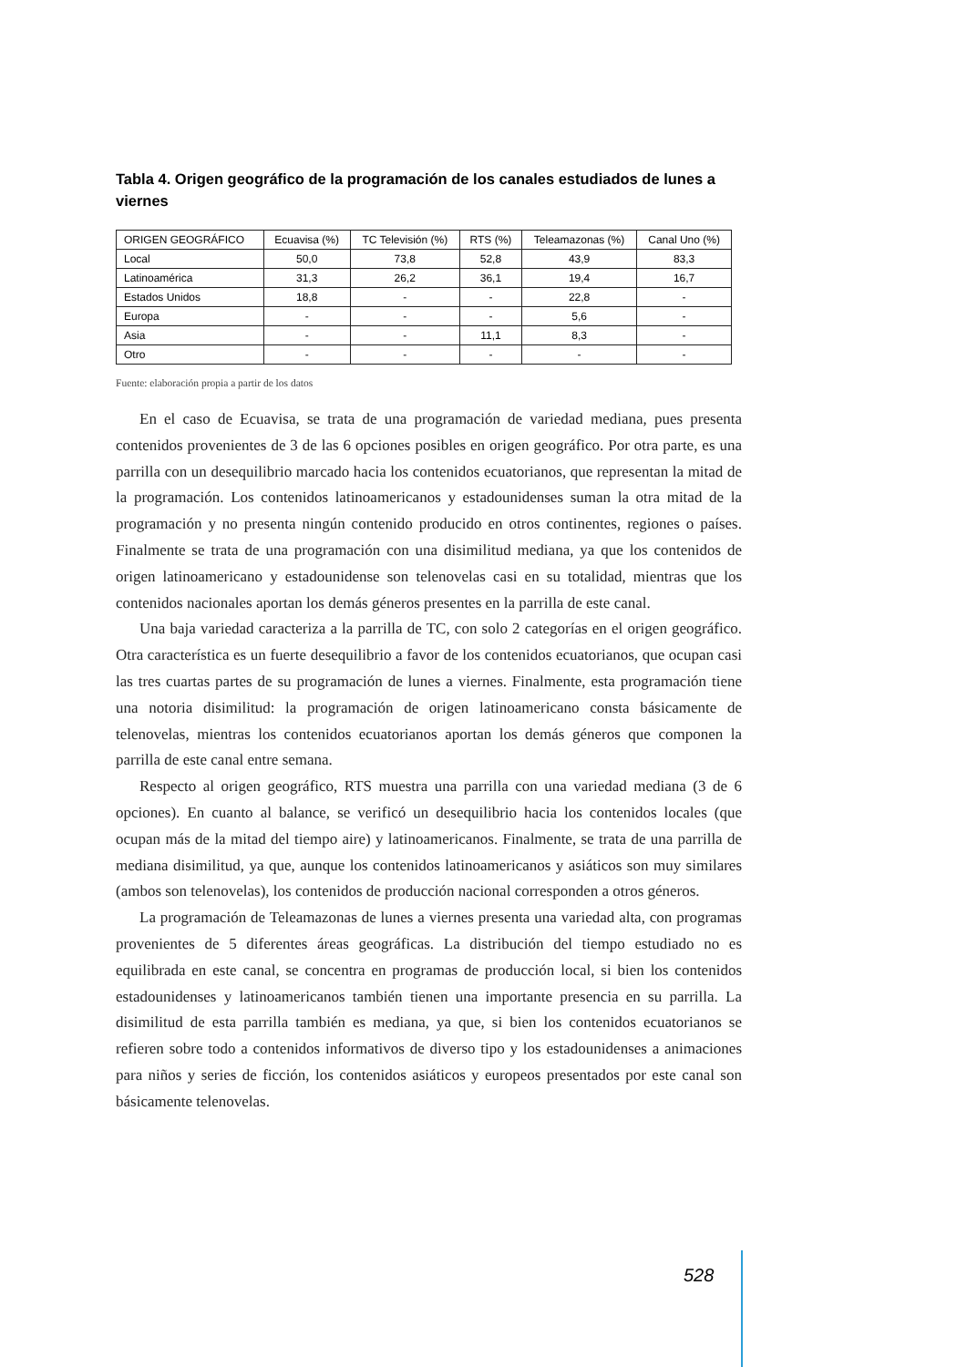Tabla 4. Origen geográfico de la programación de los canales estudiados de lunes a viernes
| ORIGEN GEOGRÁFICO | Ecuavisa (%) | TC Televisión (%) | RTS (%) | Teleamazonas (%) | Canal Uno (%) |
| --- | --- | --- | --- | --- | --- |
| Local | 50,0 | 73,8 | 52,8 | 43,9 | 83,3 |
| Latinoamérica | 31,3 | 26,2 | 36,1 | 19,4 | 16,7 |
| Estados Unidos | 18,8 | - | - | 22,8 | - |
| Europa | - | - | - | 5,6 | - |
| Asia | - | - | 11,1 | 8,3 | - |
| Otro | - | - | - | - | - |
Fuente: elaboración propia a partir de los datos
En el caso de Ecuavisa, se trata de una programación de variedad mediana, pues presenta contenidos provenientes de 3 de las 6 opciones posibles en origen geográfico. Por otra parte, es una parrilla con un desequilibrio marcado hacia los contenidos ecuatorianos, que representan la mitad de la programación. Los contenidos latinoamericanos y estadounidenses suman la otra mitad de la programación y no presenta ningún contenido producido en otros continentes, regiones o países. Finalmente se trata de una programación con una disimilitud mediana, ya que los contenidos de origen latinoamericano y estadounidense son telenovelas casi en su totalidad, mientras que los contenidos nacionales aportan los demás géneros presentes en la parrilla de este canal.
Una baja variedad caracteriza a la parrilla de TC, con solo 2 categorías en el origen geográfico. Otra característica es un fuerte desequilibrio a favor de los contenidos ecuatorianos, que ocupan casi las tres cuartas partes de su programación de lunes a viernes. Finalmente, esta programación tiene una notoria disimilitud: la programación de origen latinoamericano consta básicamente de telenovelas, mientras los contenidos ecuatorianos aportan los demás géneros que componen la parrilla de este canal entre semana.
Respecto al origen geográfico, RTS muestra una parrilla con una variedad mediana (3 de 6 opciones). En cuanto al balance, se verificó un desequilibrio hacia los contenidos locales (que ocupan más de la mitad del tiempo aire) y latinoamericanos. Finalmente, se trata de una parrilla de mediana disimilitud, ya que, aunque los contenidos latinoamericanos y asiáticos son muy similares (ambos son telenovelas), los contenidos de producción nacional corresponden a otros géneros.
La programación de Teleamazonas de lunes a viernes presenta una variedad alta, con programas provenientes de 5 diferentes áreas geográficas. La distribución del tiempo estudiado no es equilibrada en este canal, se concentra en programas de producción local, si bien los contenidos estadounidenses y latinoamericanos también tienen una importante presencia en su parrilla. La disimilitud de esta parrilla también es mediana, ya que, si bien los contenidos ecuatorianos se refieren sobre todo a contenidos informativos de diverso tipo y los estadounidenses a animaciones para niños y series de ficción, los contenidos asiáticos y europeos presentados por este canal son básicamente telenovelas.
528